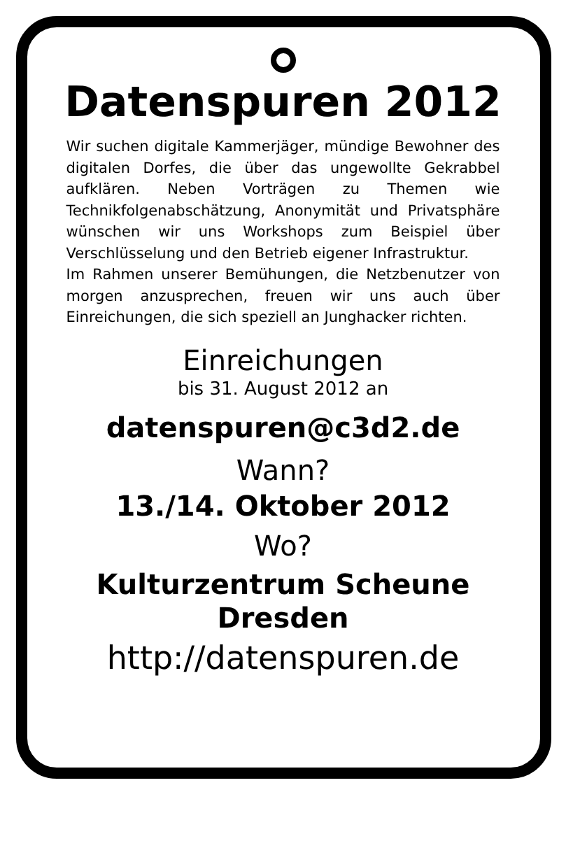Datenspuren 2012
Wir suchen digitale Kammerjäger, mündige Bewohner des digitalen Dorfes, die über das ungewollte Gekrabbel aufklären. Neben Vorträgen zu Themen wie Technikfolgenabschätzung, Anonymität und Privatsphäre wünschen wir uns Workshops zum Beispiel über Verschlüsselung und den Betrieb eigener Infrastruktur.
Im Rahmen unserer Bemühungen, die Netzbenutzer von morgen anzusprechen, freuen wir uns auch über Einreichungen, die sich speziell an Junghacker richten.
Einreichungen
bis 31. August 2012 an
datenspuren@c3d2.de
Wann?
13./14. Oktober 2012
Wo?
Kulturzentrum Scheune
Dresden
http://datenspuren.de